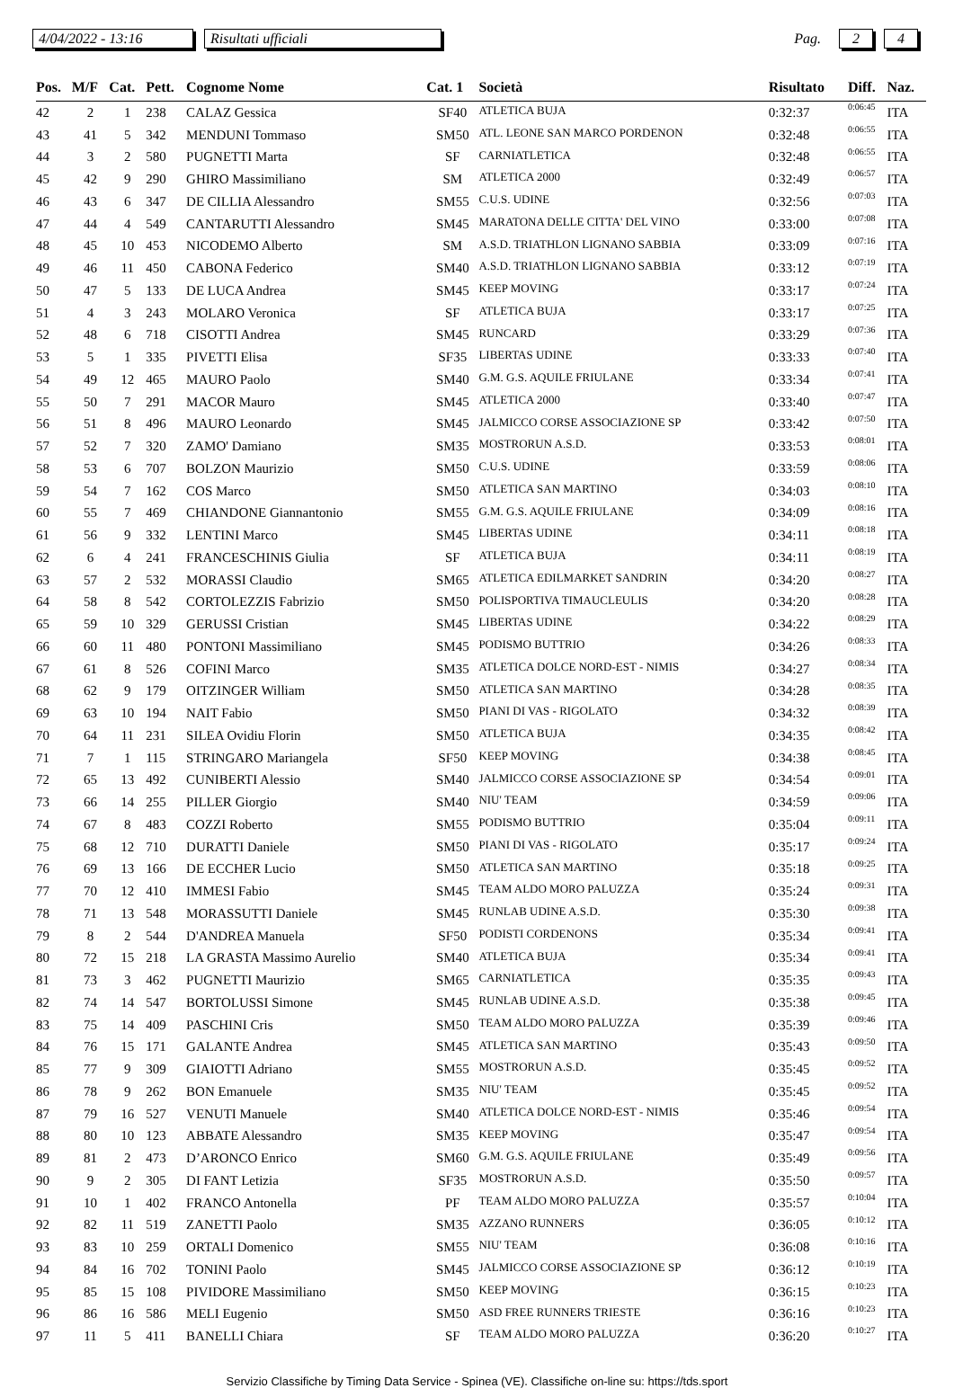4/04/2022 - 13:16 Risultati ufficiali Pag. 2 4
| Pos. | M/F | Cat. | Pett. | Cognome Nome | Cat. 1 | Società | Risultato | Diff. | Naz. |
| --- | --- | --- | --- | --- | --- | --- | --- | --- | --- |
| 42 | 2 | 1 | 238 | CALAZ Gessica | SF40 | ATLETICA BUJA | 0:32:37 | 0:06:45 | ITA |
| 43 | 41 | 5 | 342 | MENDUNI Tommaso | SM50 | ATL. LEONE SAN MARCO PORDENON | 0:32:48 | 0:06:55 | ITA |
| 44 | 3 | 2 | 580 | PUGNETTI Marta | SF | CARNIATLETICA | 0:32:48 | 0:06:55 | ITA |
| 45 | 42 | 9 | 290 | GHIRO Massimiliano | SM | ATLETICA 2000 | 0:32:49 | 0:06:57 | ITA |
| 46 | 43 | 6 | 347 | DE CILLIA Alessandro | SM55 | C.U.S. UDINE | 0:32:56 | 0:07:03 | ITA |
| 47 | 44 | 4 | 549 | CANTARUTTI Alessandro | SM45 | MARATONA DELLE CITTA' DEL VINO | 0:33:00 | 0:07:08 | ITA |
| 48 | 45 | 10 | 453 | NICODEMO Alberto | SM | A.S.D. TRIATHLON LIGNANO SABBIA | 0:33:09 | 0:07:16 | ITA |
| 49 | 46 | 11 | 450 | CABONA Federico | SM40 | A.S.D. TRIATHLON LIGNANO SABBIA | 0:33:12 | 0:07:19 | ITA |
| 50 | 47 | 5 | 133 | DE LUCA Andrea | SM45 | KEEP MOVING | 0:33:17 | 0:07:24 | ITA |
| 51 | 4 | 3 | 243 | MOLARO Veronica | SF | ATLETICA BUJA | 0:33:17 | 0:07:25 | ITA |
| 52 | 48 | 6 | 718 | CISOTTI Andrea | SM45 | RUNCARD | 0:33:29 | 0:07:36 | ITA |
| 53 | 5 | 1 | 335 | PIVETTI Elisa | SF35 | LIBERTAS UDINE | 0:33:33 | 0:07:40 | ITA |
| 54 | 49 | 12 | 465 | MAURO Paolo | SM40 | G.M. G.S. AQUILE FRIULANE | 0:33:34 | 0:07:41 | ITA |
| 55 | 50 | 7 | 291 | MACOR Mauro | SM45 | ATLETICA 2000 | 0:33:40 | 0:07:47 | ITA |
| 56 | 51 | 8 | 496 | MAURO Leonardo | SM45 | JALMICCO CORSE ASSOCIAZIONE SP | 0:33:42 | 0:07:50 | ITA |
| 57 | 52 | 7 | 320 | ZAMO' Damiano | SM35 | MOSTRORUN A.S.D. | 0:33:53 | 0:08:01 | ITA |
| 58 | 53 | 6 | 707 | BOLZON Maurizio | SM50 | C.U.S. UDINE | 0:33:59 | 0:08:06 | ITA |
| 59 | 54 | 7 | 162 | COS Marco | SM50 | ATLETICA SAN MARTINO | 0:34:03 | 0:08:10 | ITA |
| 60 | 55 | 7 | 469 | CHIANDONE Giannantonio | SM55 | G.M. G.S. AQUILE FRIULANE | 0:34:09 | 0:08:16 | ITA |
| 61 | 56 | 9 | 332 | LENTINI Marco | SM45 | LIBERTAS UDINE | 0:34:11 | 0:08:18 | ITA |
| 62 | 6 | 4 | 241 | FRANCESCHINIS Giulia | SF | ATLETICA BUJA | 0:34:11 | 0:08:19 | ITA |
| 63 | 57 | 2 | 532 | MORASSI Claudio | SM65 | ATLETICA EDILMARKET SANDRIN | 0:34:20 | 0:08:27 | ITA |
| 64 | 58 | 8 | 542 | CORTOLEZZIS Fabrizio | SM50 | POLISPORTIVA TIMAUCLEULIS | 0:34:20 | 0:08:28 | ITA |
| 65 | 59 | 10 | 329 | GERUSSI Cristian | SM45 | LIBERTAS UDINE | 0:34:22 | 0:08:29 | ITA |
| 66 | 60 | 11 | 480 | PONTONI Massimiliano | SM45 | PODISMO BUTTRIO | 0:34:26 | 0:08:33 | ITA |
| 67 | 61 | 8 | 526 | COFINI Marco | SM35 | ATLETICA DOLCE NORD-EST - NIMIS | 0:34:27 | 0:08:34 | ITA |
| 68 | 62 | 9 | 179 | OITZINGER William | SM50 | ATLETICA SAN MARTINO | 0:34:28 | 0:08:35 | ITA |
| 69 | 63 | 10 | 194 | NAIT Fabio | SM50 | PIANI DI VAS - RIGOLATO | 0:34:32 | 0:08:39 | ITA |
| 70 | 64 | 11 | 231 | SILEA Ovidiu Florin | SM50 | ATLETICA BUJA | 0:34:35 | 0:08:42 | ITA |
| 71 | 7 | 1 | 115 | STRINGARO Mariangela | SF50 | KEEP MOVING | 0:34:38 | 0:08:45 | ITA |
| 72 | 65 | 13 | 492 | CUNIBERTI Alessio | SM40 | JALMICCO CORSE ASSOCIAZIONE SP | 0:34:54 | 0:09:01 | ITA |
| 73 | 66 | 14 | 255 | PILLER Giorgio | SM40 | NIU' TEAM | 0:34:59 | 0:09:06 | ITA |
| 74 | 67 | 8 | 483 | COZZI Roberto | SM55 | PODISMO BUTTRIO | 0:35:04 | 0:09:11 | ITA |
| 75 | 68 | 12 | 710 | DURATTI Daniele | SM50 | PIANI DI VAS - RIGOLATO | 0:35:17 | 0:09:24 | ITA |
| 76 | 69 | 13 | 166 | DE ECCHER Lucio | SM50 | ATLETICA SAN MARTINO | 0:35:18 | 0:09:25 | ITA |
| 77 | 70 | 12 | 410 | IMMESI Fabio | SM45 | TEAM ALDO MORO PALUZZA | 0:35:24 | 0:09:31 | ITA |
| 78 | 71 | 13 | 548 | MORASSUTTI Daniele | SM45 | RUNLAB UDINE A.S.D. | 0:35:30 | 0:09:38 | ITA |
| 79 | 8 | 2 | 544 | D'ANDREA Manuela | SF50 | PODISTI CORDENONS | 0:35:34 | 0:09:41 | ITA |
| 80 | 72 | 15 | 218 | LA GRASTA Massimo Aurelio | SM40 | ATLETICA BUJA | 0:35:34 | 0:09:41 | ITA |
| 81 | 73 | 3 | 462 | PUGNETTI Maurizio | SM65 | CARNIATLETICA | 0:35:35 | 0:09:43 | ITA |
| 82 | 74 | 14 | 547 | BORTOLUSSI Simone | SM45 | RUNLAB UDINE A.S.D. | 0:35:38 | 0:09:45 | ITA |
| 83 | 75 | 14 | 409 | PASCHINI Cris | SM50 | TEAM ALDO MORO PALUZZA | 0:35:39 | 0:09:46 | ITA |
| 84 | 76 | 15 | 171 | GALANTE Andrea | SM45 | ATLETICA SAN MARTINO | 0:35:43 | 0:09:50 | ITA |
| 85 | 77 | 9 | 309 | GIAIOTTI Adriano | SM55 | MOSTRORUN A.S.D. | 0:35:45 | 0:09:52 | ITA |
| 86 | 78 | 9 | 262 | BON Emanuele | SM35 | NIU' TEAM | 0:35:45 | 0:09:52 | ITA |
| 87 | 79 | 16 | 527 | VENUTI Manuele | SM40 | ATLETICA DOLCE NORD-EST - NIMIS | 0:35:46 | 0:09:54 | ITA |
| 88 | 80 | 10 | 123 | ABBATE Alessandro | SM35 | KEEP MOVING | 0:35:47 | 0:09:54 | ITA |
| 89 | 81 | 2 | 473 | D’ARONCO Enrico | SM60 | G.M. G.S. AQUILE FRIULANE | 0:35:49 | 0:09:56 | ITA |
| 90 | 9 | 2 | 305 | DI FANT Letizia | SF35 | MOSTRORUN A.S.D. | 0:35:50 | 0:09:57 | ITA |
| 91 | 10 | 1 | 402 | FRANCO Antonella | PF | TEAM ALDO MORO PALUZZA | 0:35:57 | 0:10:04 | ITA |
| 92 | 82 | 11 | 519 | ZANETTI Paolo | SM35 | AZZANO RUNNERS | 0:36:05 | 0:10:12 | ITA |
| 93 | 83 | 10 | 259 | ORTALI Domenico | SM55 | NIU' TEAM | 0:36:08 | 0:10:16 | ITA |
| 94 | 84 | 16 | 702 | TONINI Paolo | SM45 | JALMICCO CORSE ASSOCIAZIONE SP | 0:36:12 | 0:10:19 | ITA |
| 95 | 85 | 15 | 108 | PIVIDORE Massimiliano | SM50 | KEEP MOVING | 0:36:15 | 0:10:23 | ITA |
| 96 | 86 | 16 | 586 | MELI Eugenio | SM50 | ASD FREE RUNNERS TRIESTE | 0:36:16 | 0:10:23 | ITA |
| 97 | 11 | 5 | 411 | BANELLI Chiara | SF | TEAM ALDO MORO PALUZZA | 0:36:20 | 0:10:27 | ITA |
Servizio Classifiche by Timing Data Service - Spinea (VE). Classifiche on-line su: https://tds.sport